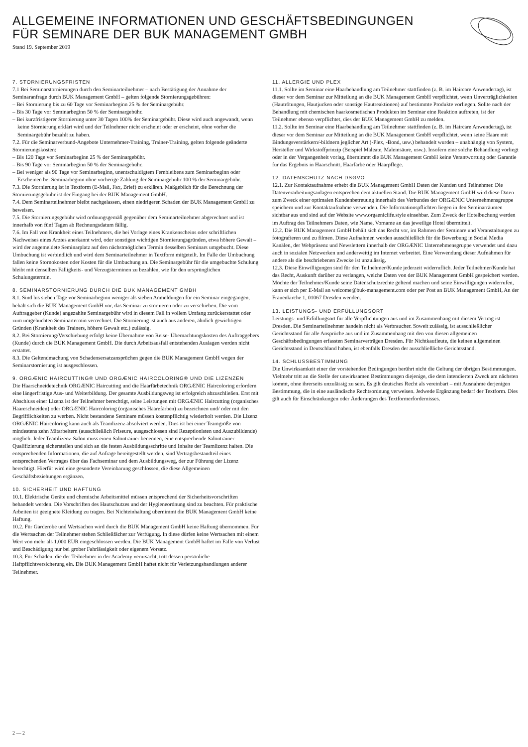ALLGEMEINE INFORMATIONEN UND GESCHÄFTSBEDINGUNGEN
FÜR SEMINARE DER BUK MANAGEMENT GMBH
Stand 19. September 2019
7. STORNIERUNGSFRISTEN
7.1 Bei Seminarstornierungen durch den Seminarteilnehmer – nach Bestätigung der Annahme der Seminaranfrage durch BUK Management GmbH – gelten folgende Stornierungsgebühren:
– Bei Stornierung bis zu 60 Tage vor Seminarbeginn 25 % der Seminargebühr.
– Bis 30 Tage vor Seminarbeginn 50 % der Seminargebühr.
– Bei kurzfristigerer Stornierung unter 30 Tagen 100% der Seminargebühr. Diese wird auch angewandt, wenn keine Stornierung erklärt wird und der Teilnehmer nicht erscheint oder er erscheint, ohne vorher die Seminargebühr bezahlt zu haben.
7.2. Für die Seminarverbund-Angebote Unternehmer-Training, Trainer-Training, gelten folgende geänderte Stornierungskosten:
– Bis 120 Tage vor Seminarbeginn 25 % der Seminargebühr.
– Bis 90 Tage vor Seminarbeginn 50 % der Seminargebühr.
– Bei weniger als 90 Tage vor Seminarbeginn, unentschuldigtem Fernbleibens zum Seminarbeginn oder Erscheinen bei Seminarbeginn ohne vorherige Zahlung der Seminargebühr 100 % der Seminargebühr.
7.3. Die Stornierung ist in Textform (E-Mail, Fax, Brief) zu erklären. Maßgeblich für die Berechnung der Stornierungsgebühr ist der Eingang bei der BUK Management GmbH.
7.4. Dem Seminarteilnehmer bleibt nachgelassen, einen niedrigeren Schaden der BUK Management GmbH zu beweisen.
7.5. Die Stornierungsgebühr wird ordnungsgemäß gegenüber dem Seminarteilnehmer abgerechnet und ist innerhalb von fünf Tagen ab Rechnungsdatum fällig.
7.6. Im Fall von Krankheit eines Teilnehmers, die bei Vorlage eines Krankenscheins oder schriftlichen Nachweises eines Arztes anerkannt wird, oder sonstigen wichtigen Stornierungsgründen, etwa höhere Gewalt – wird der angemeldete Seminarplatz auf den nächstmöglichen Termin desselben Seminars umgebucht. Diese Umbuchung ist verbindlich und wird dem Seminarteilnehmer in Textform mitgeteilt. Im Falle der Umbuchung fallen keine Stornokosten oder Kosten für die Umbuchung an. Die Seminargebühr für die umgebuchte Schulung bleibt mit denselben Fälligkeits- und Verzugsterminen zu bezahlen, wie für den ursprünglichen Schulungstermin.
8. SEMINARSTORNIERUNG DURCH DIE BUK MANAGEMENT GMBH
8.1. Sind bis sieben Tage vor Seminarbeginn weniger als sieben Anmeldungen für ein Seminar eingegangen, behält sich die BUK Management GmbH vor, das Seminar zu stornieren oder zu verschieben. Die vom Auftraggeber (Kunde) angezahlte Seminargebühr wird in diesem Fall in vollem Umfang zurückerstattet oder zum umgebuchten Seminartermin verrechnet. Die Stornierung ist auch aus anderen, ähnlich gewichtigen Gründen (Krankheit des Trainers, höhere Gewalt etc.) zulässig.
8.2. Bei Stornierung/Verschiebung erfolgt keine Übernahme von Reise- Übernachtungskosten des Auftraggebers (Kunde) durch die BUK Management GmbH. Die durch Arbeitsausfall entstehenden Auslagen werden nicht erstattet.
8.3. Die Geltendmachung von Schadensersatzansprüchen gegen die BUK Management GmbH wegen der Seminarstornierung ist ausgeschlossen.
9. ORGÆNIC HAIRCUTTING® UND ORGÆNIC HAIRCOLORING® UND DIE LIZENZEN
Die Haarschneidetechnik ORGÆNIC Haircutting und die Haarfärbetechnik ORGÆNIC Haircoloring erfordern eine längerfristige Aus- und Weiterbildung. Der gesamte Ausbildungsweg ist erfolgreich abzuschließen. Erst mit Abschluss einer Lizenz ist der Teilnehmer berechtigt, seine Leistungen mit ORGÆNIC Haircutting (organisches Haareschneiden) oder ORGÆNIC Haircoloring (organisches Haarefärben) zu bezeichnen und/ oder mit den Begrifflichkeiten zu werben. Nicht bestandene Seminare müssen kostenpflichtig wiederholt werden. Die Lizenz ORGÆNIC Haircoloring kann auch als Teamlizenz absolviert werden. Dies ist bei einer Teamgröße von mindestens zehn Mitarbeitern (ausschließlich Friseure, ausgeschlossen sind Rezeptionisten und Auszubildende) möglich. Jeder Teamlizenz-Salon muss einen Salontrainer benennen, eine entsprechende Salontrainer-Qualifizierung sicherstellen und sich an die festen Ausbildungsschritte und Inhalte der Teamlizenz halten. Die entsprechenden Informationen, die auf Anfrage bereitgestellt werden, sind Vertragsbestandteil eines entsprechenden Vertrages über das Fachseminar und dem Ausbildungsweg, der zur Führung der Lizenz berechtigt. Hierfür wird eine gesonderte Vereinbarung geschlossen, die diese Allgemeinen Geschäftsbeziehungen ergänzen.
10. SICHERHEIT UND HAFTUNG
10.1. Elektrische Geräte und chemische Arbeitsmittel müssen entsprechend der Sicherheitsvorschriften behandelt werden. Die Vorschriften des Hautschutzes und der Hygieneordnung sind zu beachten. Für praktische Arbeiten ist geeignete Kleidung zu tragen. Bei Nichteinhaltung übernimmt die BUK Management GmbH keine Haftung.
10.2. Für Garderobe und Wertsachen wird durch die BUK Management GmbH keine Haftung übernommen. Für die Wertsachen der Teilnehmer stehen Schließfächer zur Verfügung. In diese dürfen keine Wertsachen mit einem Wert von mehr als 1.000 EUR eingeschlossen werden. Die BUK Management GmbH haftet im Falle von Verlust und Beschädigung nur bei grober Fahrlässigkeit oder eigenem Vorsatz.
10.3. Für Schäden, die der Teilnehmer in der Academy verursacht, tritt dessen persönliche Haftpflichtversicherung ein. Die BUK Management GmbH haftet nicht für Verletzungshandlungen anderer Teilnehmer.
11. ALLERGIE UND PLEX
11.1. Sollte im Seminar eine Haarbehandlung am Teilnehmer stattfinden (z. B. im Haircare Anwendertag), ist dieser vor dem Seminar zur Mitteilung an die BUK Management GmbH verpflichtet, wenn Unverträglichkeiten (Hautrötungen, Hautjucken oder sonstige Hautreaktionen) auf bestimmte Produkte vorliegen. Sollte nach der Behandlung mit chemischen haarkosmetischen Produkten im Seminar eine Reaktion auftreten, ist der Teilnehmer ebenso verpflichtet, dies der BUK Management GmbH zu melden.
11.2. Sollte im Seminar eine Haarbehandlung am Teilnehmer stattfinden (z. B. im Haircare Anwendertag), ist dieser vor dem Seminar zur Mitteilung an die BUK Management GmbH verpflichtet, wenn seine Haare mit Bindungsverstärkern/-bildnern jeglicher Art (-Plex, -Bond, usw.) behandelt wurden – unabhängig von System, Hersteller und Wirkstoffprinzip (Beispiel Maleate, Maleinsäure, usw.). Insofern eine solche Behandlung vorliegt oder in der Vergangenheit vorlag, übernimmt die BUK Management GmbH keine Verantwortung oder Garantie für das Ergebnis in Haarschnitt, Haarfarbe oder Haarpflege.
12. DATENSCHUTZ NACH DSGVO
12.1. Zur Kontaktaufnahme erhebt die BUK Management GmbH Daten der Kunden und Teilnehmer. Die Datenverarbeitungsanlagen entsprechen dem aktuellen Stand. Die BUK Management GmbH wird diese Daten zum Zweck einer optimalen Kundenbetreuung innerhalb des Verbundes der ORGÆNIC Unternehmensgruppe speichern und zur Kontaktaufnahme verwenden. Die Informationspflichten liegen in den Seminarräumen sichtbar aus und sind auf der Website www.orgaeniclife.style einsehbar. Zum Zweck der Hotelbuchung werden im Auftrag des Teilnehmers Daten, wie Name, Vorname an das jeweilige Hotel übermittelt.
12.2. Die BUK Management GmbH behält sich das Recht vor, im Rahmen der Seminare und Veranstaltungen zu fotografieren und zu filmen. Diese Aufnahmen werden ausschließlich für die Bewerbung in Social Media Kanälen, der Webpräsenz und Newslettern innerhalb der ORGÆNIC Unternehmensgruppe verwendet und dazu auch in sozialen Netzwerken und anderweitig im Internet verbreitet. Eine Verwendung dieser Aufnahmen für andere als die beschriebenen Zwecke ist unzulässig.
12.3. Diese Einwilligungen sind für den Teilnehmer/Kunde jederzeit widerruflich. Jeder Teilnehmer/Kunde hat das Recht, Auskunft darüber zu verlangen, welche Daten von der BUK Management GmbH gespeichert werden. Möchte der Teilnehmer/Kunde seine Datenschutzrechte geltend machen und seine Einwilligungen widerrufen, kann er sich per E-Mail an welcome@buk-management.com oder per Post an BUK Management GmbH, An der Frauenkirche 1, 01067 Dresden wenden.
13. LEISTUNGS- UND ERFÜLLUNGSORT
Leistungs- und Erfüllungsort für alle Verpflichtungen aus und im Zusammenhang mit diesem Vertrag ist Dresden. Die Seminarteilnehmer handeln nicht als Verbraucher. Soweit zulässig, ist ausschließlicher Gerichtsstand für alle Ansprüche aus und im Zusammenhang mit den von diesen allgemeinen Geschäftsbedingungen erfassten Seminarverträgen Dresden. Für Nichtkaufleute, die keinen allgemeinen Gerichtsstand in Deutschland haben, ist ebenfalls Dresden der ausschließliche Gerichtsstand.
14. SCHLUSSBESTIMMUNG
Die Unwirksamkeit einer der vorstehenden Bedingungen berührt nicht die Geltung der übrigen Bestimmungen. Vielmehr tritt an die Stelle der unwirksamen Bestimmungen diejenige, die dem intendierten Zweck am nächsten kommt, ohne ihrerseits unzulässig zu sein. Es gilt deutsches Recht als vereinbart – mit Ausnahme derjenigen Bestimmung, die in eine ausländische Rechtsordnung verweisen. Jedwede Ergänzung bedarf der Textform. Dies gilt auch für Einschränkungen oder Änderungen des Textformerfordernisses.
2 — 2